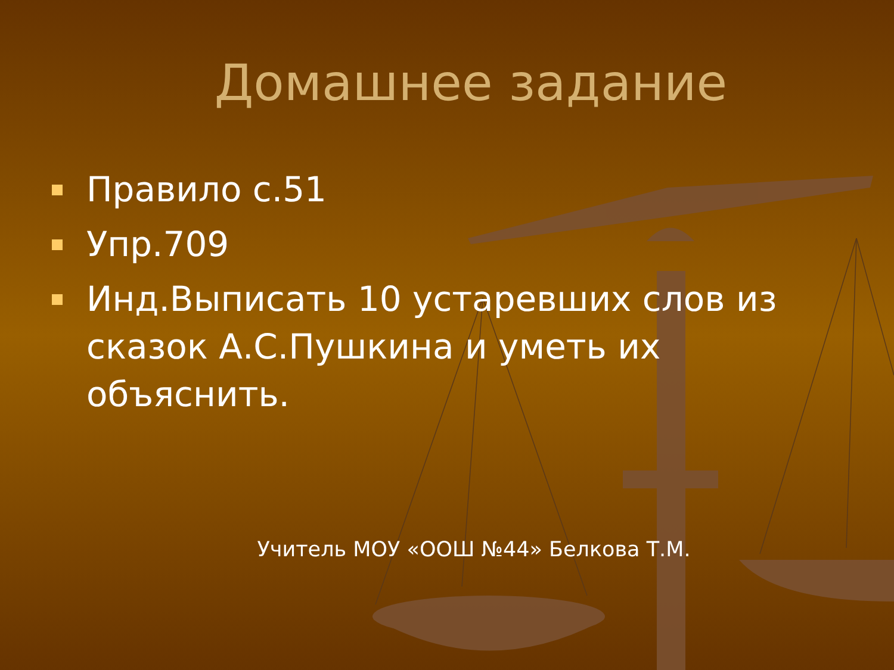Домашнее задание
Правило с.51
Упр.709
Инд.Выписать 10 устаревших слов из сказок А.С.Пушкина и уметь их объяснить.
Учитель МОУ «ООШ №44» Белкова Т.М.